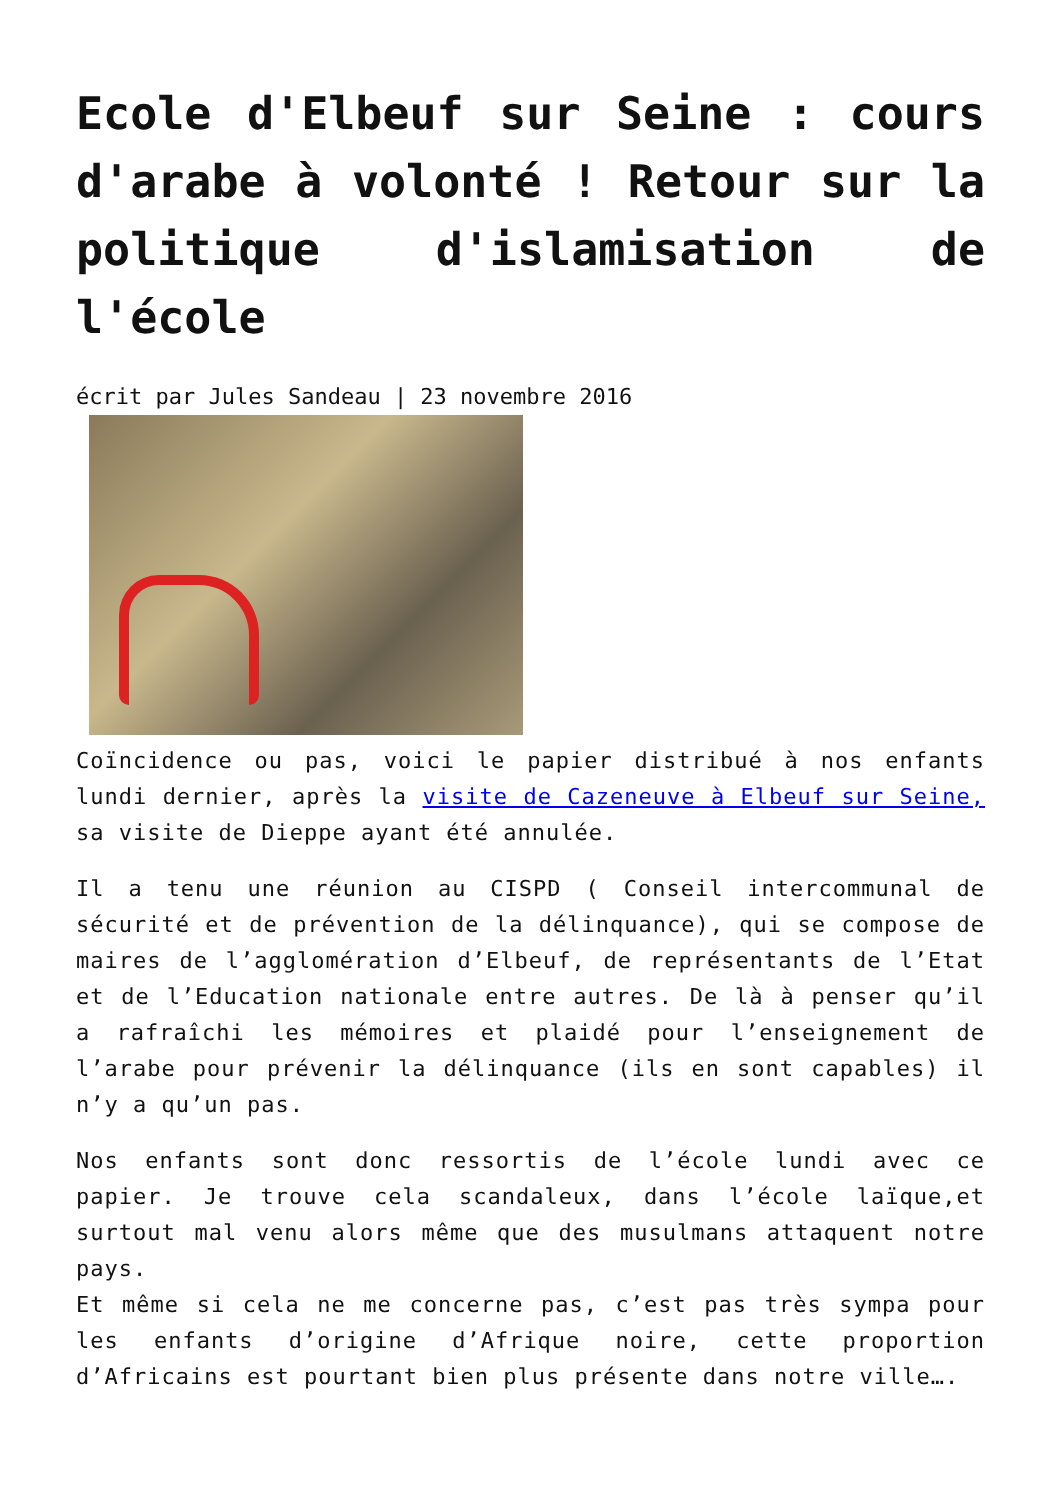Ecole d'Elbeuf sur Seine : cours d'arabe à volonté ! Retour sur la politique d'islamisation de l'école
écrit par Jules Sandeau | 23 novembre 2016
Coïncidence ou pas, voici le papier distribué à nos enfants lundi dernier, après la visite de Cazeneuve à Elbeuf sur Seine, sa visite de Dieppe ayant été annulée.
Il a tenu une réunion au CISPD ( Conseil intercommunal de sécurité et de prévention de la délinquance), qui se compose de maires de l’agglomération d’Elbeuf, de représentants de l’Etat et de l’Education nationale entre autres. De là à penser qu’il a rafraîchi les mémoires et plaidé pour l’enseignement de l’arabe pour prévenir la délinquance (ils en sont capables) il n’y a qu’un pas.
Nos enfants sont donc ressortis de l’école lundi avec ce papier. Je trouve cela scandaleux, dans l’école laïque,et surtout mal venu alors même que des musulmans attaquent notre pays.
Et même si cela ne me concerne pas, c’est pas très sympa pour les enfants d’origine d’Afrique noire, cette proportion d’Africains est pourtant bien plus présente dans notre ville….